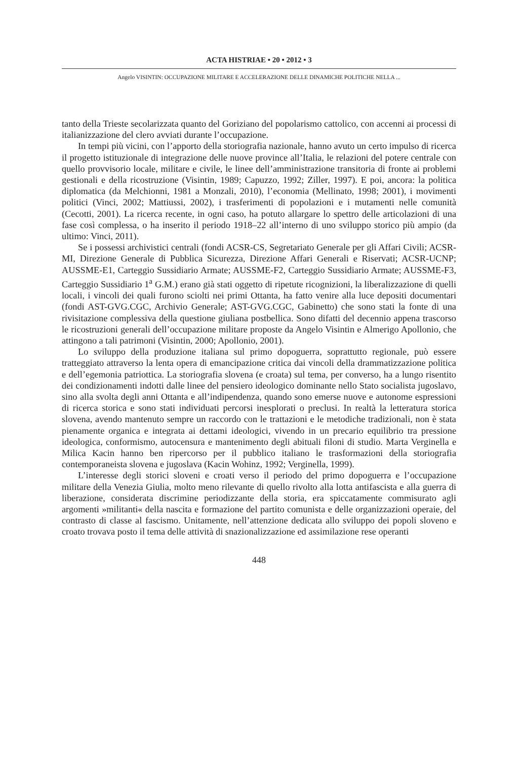ACTA HISTRIAE • 20 • 2012 • 3
Angelo VISINTIN: OCCUPAZIONE MILITARE E ACCELERAZIONE DELLE DINAMICHE POLITICHE NELLA ...
tanto della Trieste secolarizzata quanto del Goriziano del popolarismo cattolico, con accenni ai processi di italianizzazione del clero avviati durante l’occupazione.
In tempi più vicini, con l’apporto della storiografia nazionale, hanno avuto un certo impulso di ricerca il progetto istituzionale di integrazione delle nuove province all’Italia, le relazioni del potere centrale con quello provvisorio locale, militare e civile, le linee dell’amministrazione transitoria di fronte ai problemi gestionali e della ricostruzione (Visintin, 1989; Capuzzo, 1992; Ziller, 1997). E poi, ancora: la politica diplomatica (da Melchionni, 1981 a Monzali, 2010), l’economia (Mellinato, 1998; 2001), i movimenti politici (Vinci, 2002; Mattiussi, 2002), i trasferimenti di popolazioni e i mutamenti nelle comunità (Cecotti, 2001). La ricerca recente, in ogni caso, ha potuto allargare lo spettro delle articolazioni di una fase così complessa, o ha inserito il periodo 1918–22 all’interno di uno sviluppo storico più ampio (da ultimo: Vinci, 2011).
Se i possessi archivistici centrali (fondi ACSR-CS, Segretariato Generale per gli Affari Civili; ACSR-MI, Direzione Generale di Pubblica Sicurezza, Direzione Affari Generali e Riservati; ACSR-UCNP; AUSSME-E1, Carteggio Sussidiario Armate; AUSSME-F2, Carteggio Sussidiario Armate; AUSSME-F3, Carteggio Sussidiario 1<sup>a</sup> G.M.) erano già stati oggetto di ripetute ricognizioni, la liberalizzazione di quelli locali, i vincoli dei quali furono sciolti nei primi Ottanta, ha fatto venire alla luce depositi documentari (fondi AST-GVG.CGC, Archivio Generale; AST-GVG.CGC, Gabinetto) che sono stati la fonte di una rivisitazione complessiva della questione giuliana postbellica. Sono difatti del decennio appena trascorso le ricostruzioni generali dell’occupazione militare proposte da Angelo Visintin e Almerigo Apollonio, che attingono a tali patrimoni (Visintin, 2000; Apollonio, 2001).
Lo sviluppo della produzione italiana sul primo dopoguerra, soprattutto regionale, può essere tratteggiato attraverso la lenta opera di emancipazione critica dai vincoli della drammatizzazione politica e dell’egemonia patriottica. La storiografia slovena (e croata) sul tema, per converso, ha a lungo risentito dei condizionamenti indotti dalle linee del pensiero ideologico dominante nello Stato socialista jugoslavo, sino alla svolta degli anni Ottanta e all’indipendenza, quando sono emerse nuove e autonome espressioni di ricerca storica e sono stati individuati percorsi inesplorati o preclusi. In realtà la letteratura storica slovena, avendo mantenuto sempre un raccordo con le trattazioni e le metodiche tradizionali, non è stata pienamente organica e integrata ai dettami ideologici, vivendo in un precario equilibrio tra pressione ideologica, conformismo, autocensura e mantenimento degli abituali filoni di studio. Marta Verginella e Milica Kacin hanno ben ripercorso per il pubblico italiano le trasformazioni della storiografia contemporaneista slovena e jugoslava (Kacin Wohinz, 1992; Verginella, 1999).
L’interesse degli storici sloveni e croati verso il periodo del primo dopoguerra e l’occupazione militare della Venezia Giulia, molto meno rilevante di quello rivolto alla lotta antifascista e alla guerra di liberazione, considerata discrimine periodizzante della storia, era spiccatamente commisurato agli argomenti »militanti« della nascita e formazione del partito comunista e delle organizzazioni operaie, del contrasto di classe al fascismo. Unitamente, nell’attenzione dedicata allo sviluppo dei popoli sloveno e croato trovava posto il tema delle attività di snazionalizzazione ed assimilazione rese operanti
448